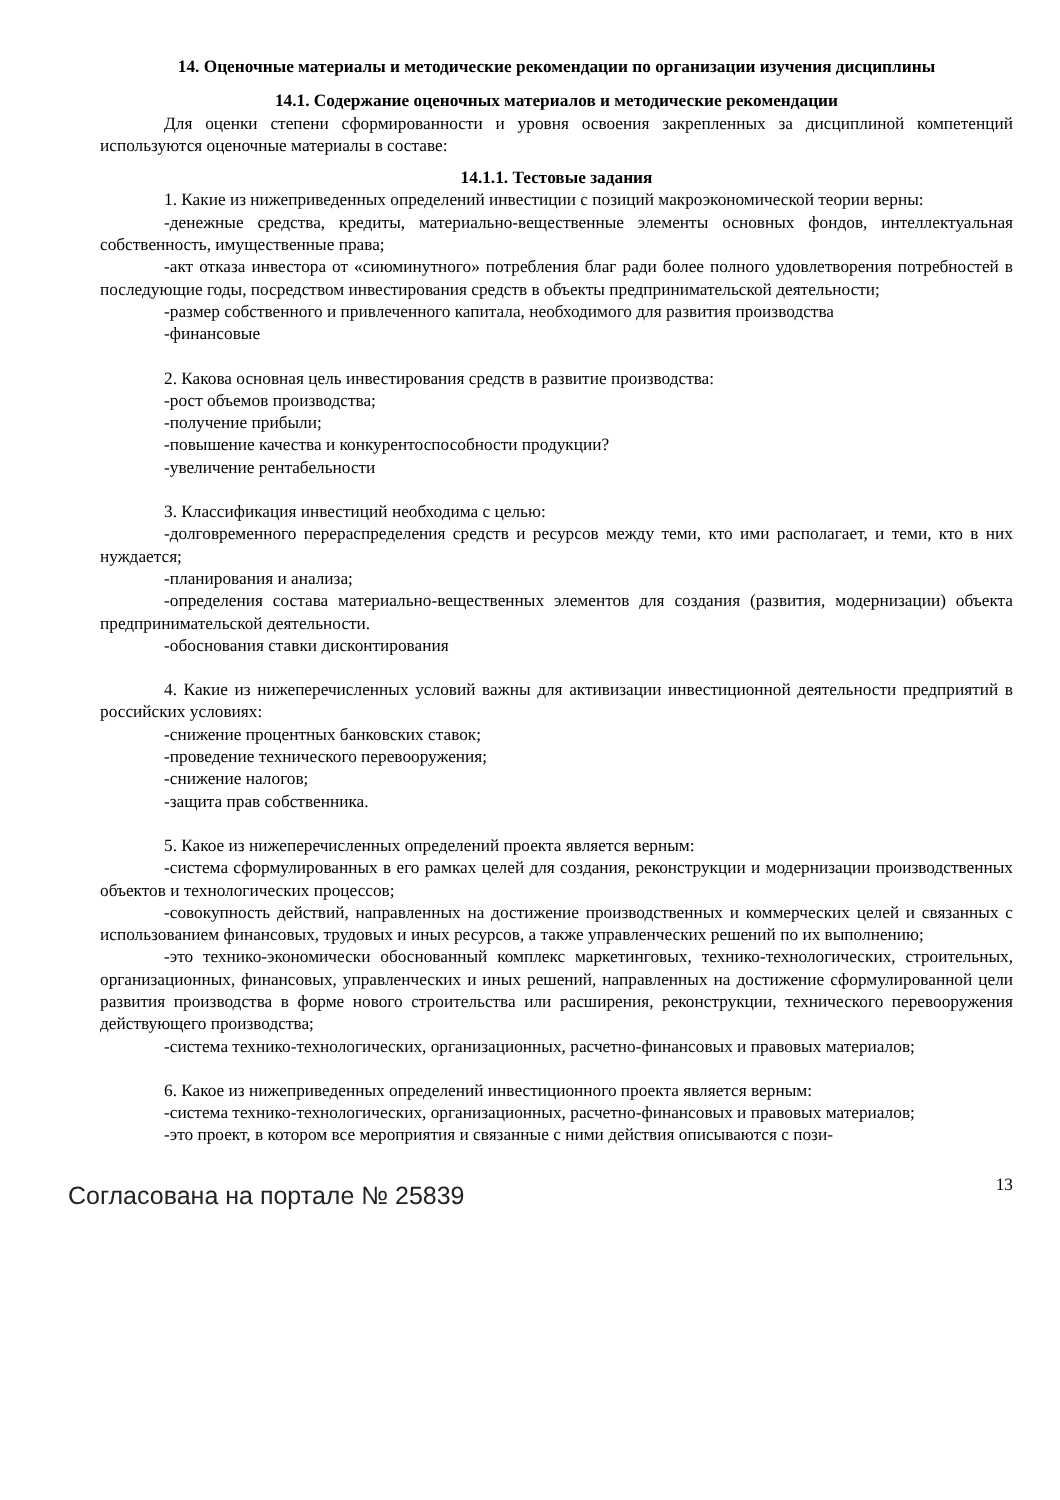14. Оценочные материалы и методические рекомендации по организации изучения дисциплины
14.1. Содержание оценочных материалов и методические рекомендации
Для оценки степени сформированности и уровня освоения закрепленных за дисциплиной компетенций используются оценочные материалы в составе:
14.1.1. Тестовые задания
1. Какие из нижеприведенных определений инвестиции с позиций макроэкономической теории верны:
-денежные средства, кредиты, материально-вещественные элементы основных фондов, интеллектуальная собственность, имущественные права;
-акт отказа инвестора от «сиюминутного» потребления благ ради более полного удовлетворения потребностей в последующие годы, посредством инвестирования средств в объекты предпринимательской деятельности;
-размер собственного и привлеченного капитала, необходимого для развития производства
-финансовые
2. Какова основная цель инвестирования средств в развитие производства:
-рост объемов производства;
-получение прибыли;
-повышение качества и конкурентоспособности продукции?
-увеличение рентабельности
3. Классификация инвестиций необходима с целью:
-долговременного перераспределения средств и ресурсов между теми, кто ими располагает, и теми, кто в них нуждается;
-планирования и анализа;
-определения состава материально-вещественных элементов для создания (развития, модернизации) объекта предпринимательской деятельности.
-обоснования ставки дисконтирования
4. Какие из нижеперечисленных условий важны для активизации инвестиционной деятельности предприятий в российских условиях:
-снижение процентных банковских ставок;
-проведение технического перевооружения;
-снижение налогов;
-защита прав собственника.
5. Какое из нижеперечисленных определений проекта является верным:
-система сформулированных в его рамках целей для создания, реконструкции и модернизации производственных объектов и технологических процессов;
-совокупность действий, направленных на достижение производственных и коммерческих целей и связанных с использованием финансовых, трудовых и иных ресурсов, а также управленческих решений по их выполнению;
-это технико-экономически обоснованный комплекс маркетинговых, технико-технологических, строительных, организационных, финансовых, управленческих и иных решений, направленных на достижение сформулированной цели развития производства в форме нового строительства или расширения, реконструкции, технического перевооружения действующего производства;
-система технико-технологических, организационных, расчетно-финансовых и правовых материалов;
6. Какое из нижеприведенных определений инвестиционного проекта является верным:
-система технико-технологических, организационных, расчетно-финансовых и правовых материалов;
-это проект, в котором все мероприятия и связанные с ними действия описываются с пози-
Согласована на портале № 25839 13